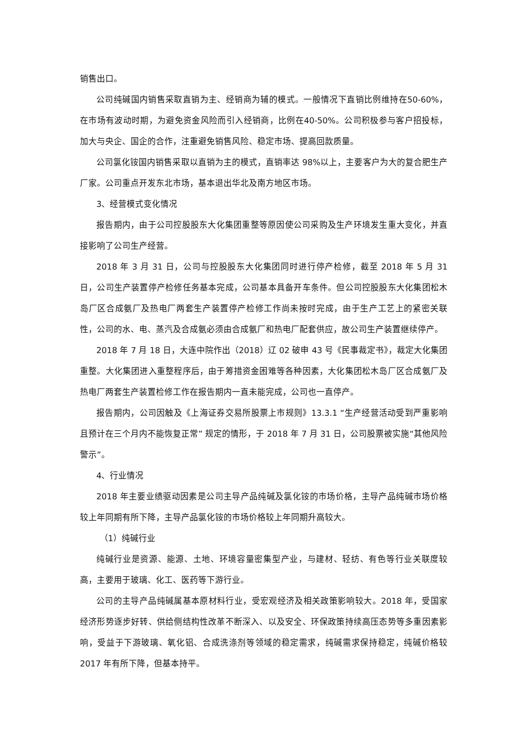销售出口。
公司纯碱国内销售采取直销为主、经销商为辅的模式。一般情况下直销比例维持在50-60%，在市场有波动时期，为避免资金风险而引入经销商，比例在40-50%。公司积极参与客户招投标，加大与央企、国企的合作，注重避免销售风险、稳定市场、提高回款质量。
公司氯化铵国内销售采取以直销为主的模式，直销率达 98%以上，主要客户为大的复合肥生产厂家。公司重点开发东北市场，基本退出华北及南方地区市场。
3、经营模式变化情况
报告期内，由于公司控股股东大化集团重整等原因使公司采购及生产环境发生重大变化，并直接影响了公司生产经营。
2018 年 3 月 31 日，公司与控股股东大化集团同时进行停产检修，截至 2018 年 5 月 31 日，公司生产装置停产检修任务基本完成，公司基本具备开车条件。但公司控股股东大化集团松木岛厂区合成氨厂及热电厂两套生产装置停产检修工作尚未按时完成，由于生产工艺上的紧密关联性，公司的水、电、蒸汽及合成氨必须由合成氨厂和热电厂配套供应，故公司生产装置继续停产。
2018 年 7 月 18 日，大连中院作出（2018）辽 02 破申 43 号《民事裁定书》，裁定大化集团重整。大化集团进入重整程序后，由于筹措资金困难等各种因素，大化集团松木岛厂区合成氨厂及热电厂两套生产装置检修工作在报告期内一直未能完成，公司也一直停产。
报告期内，公司因触及《上海证券交易所股票上市规则》13.3.1 “生产经营活动受到严重影响且预计在三个月内不能恢复正常” 规定的情形，于 2018 年 7 月 31 日，公司股票被实施“其他风险警示”。
4、行业情况
2018 年主要业绩驱动因素是公司主导产品纯碱及氯化铵的市场价格，主导产品纯碱市场价格较上年同期有所下降，主导产品氯化铵的市场价格较上年同期升高较大。
（1）纯碱行业
纯碱行业是资源、能源、土地、环境容量密集型产业，与建材、轻纺、有色等行业关联度较高，主要用于玻璃、化工、医药等下游行业。
公司的主导产品纯碱属基本原材料行业，受宏观经济及相关政策影响较大。2018 年，受国家经济形势逐步好转、供给侧结构性改革不断深入、以及安全、环保政策持续高压态势等多重因素影响，受益于下游玻璃、氧化铝、合成洗涤剂等领域的稳定需求，纯碱需求保持稳定，纯碱价格较 2017 年有所下降，但基本持平。